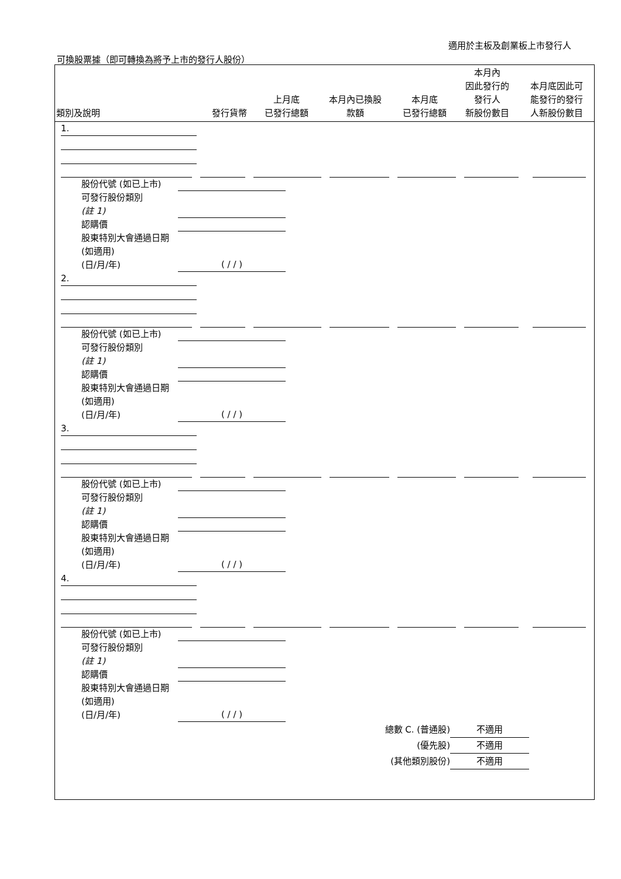適用於主板及創業板上市發行人
可換股票據（即可轉換為將予上市的發行人股份）
| 類別及說明 | 發行貨幣 | 上月底 已發行總額 | 本月內已換股 款額 | 本月底 已發行總額 | 本月內 因此發行的 發行人 新股份數目 | 本月底因此可 能發行的發行 人新股份數目 |
| --- | --- | --- | --- | --- | --- | --- |
1.
股份代號 (如已上市)
可發行股份類別
(註 1)
認購價
股東特別大會通過日期 (如適用)
(日/月/年) ( / / )
2.
股份代號 (如已上市)
可發行股份類別
(註 1)
認購價
股東特別大會通過日期 (如適用)
(日/月/年) ( / / )
3.
股份代號 (如已上市)
可發行股份類別
(註 1)
認購價
股東特別大會通過日期 (如適用)
(日/月/年) ( / / )
4.
股份代號 (如已上市)
可發行股份類別
(註 1)
認購價
股東特別大會通過日期 (如適用)
(日/月/年) ( / / )
總數 C. (普通股) 不適用
(優先股) 不適用
(其他類別股份) 不適用